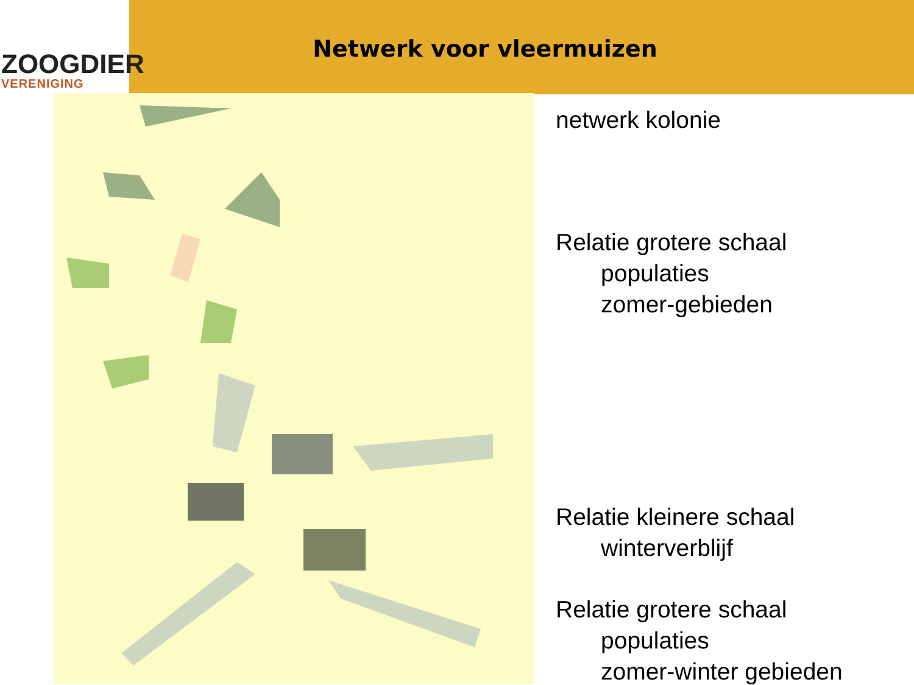ZOOGDIER
VERENIGING
Netwerk voor vleermuizen
netwerk kolonie
Relatie grotere schaal
populaties
zomer-gebieden
Relatie kleinere schaal
winterverblijf
Relatie grotere schaal
populaties
zomer-winter gebieden